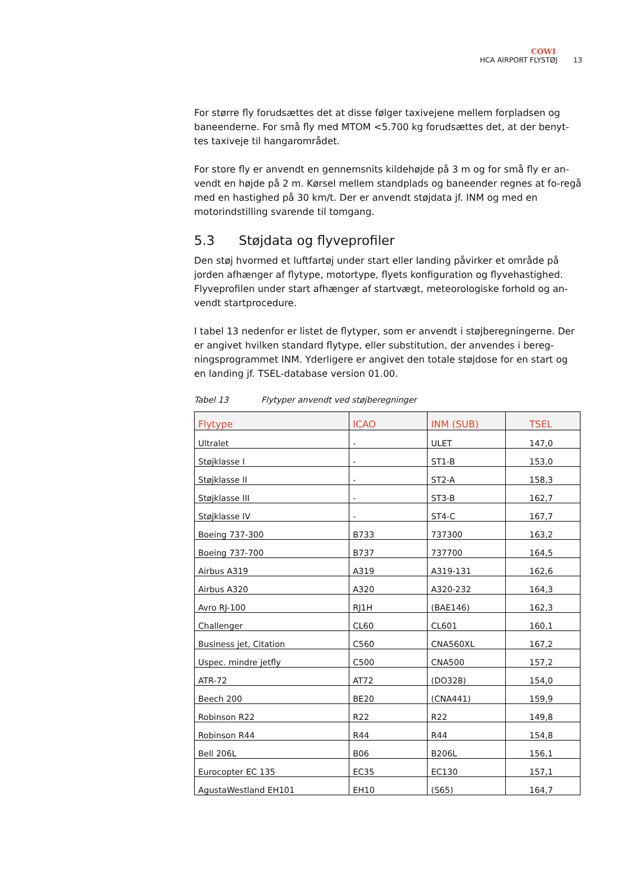COWI
HCA AIRPORT FLYSTØJ 13
For større fly forudsættes det at disse følger taxivejene mellem forpladsen og baneenderne. For små fly med MTOM <5.700 kg forudsættes det, at der benyt-tes taxiveje til hangarområdet.
For store fly er anvendt en gennemsnits kildehøjde på 3 m og for små fly er an-vendt en højde på 2 m. Kørsel mellem standplads og baneender regnes at fo-regå med en hastighed på 30 km/t. Der er anvendt støjdata jf. INM og med en motorindstilling svarende til tomgang.
5.3 Støjdata og flyveprofiler
Den støj hvormed et luftfartøj under start eller landing påvirker et område på jorden afhænger af flytype, motortype, flyets konfiguration og flyvehastighed. Flyveprofilen under start afhænger af startvægt, meteorologiske forhold og an-vendt startprocedure.
I tabel 13 nedenfor er listet de flytyper, som er anvendt i støjberegningerne. Der er angivet hvilken standard flytype, eller substitution, der anvendes i bereg-ningsprogrammet INM. Yderligere er angivet den totale støjdose for en start og en landing jf. TSEL-database version 01.00.
Tabel 13 Flytyper anvendt ved støjberegninger
| Flytype | ICAO | INM (SUB) | TSEL |
| --- | --- | --- | --- |
| Ultralet | - | ULET | 147,0 |
| Støjklasse I | - | ST1-B | 153,0 |
| Støjklasse II | - | ST2-A | 158,3 |
| Støjklasse III | - | ST3-B | 162,7 |
| Støjklasse IV | - | ST4-C | 167,7 |
| Boeing 737-300 | B733 | 737300 | 163,2 |
| Boeing 737-700 | B737 | 737700 | 164,5 |
| Airbus A319 | A319 | A319-131 | 162,6 |
| Airbus A320 | A320 | A320-232 | 164,3 |
| Avro RJ-100 | RJ1H | (BAE146) | 162,3 |
| Challenger | CL60 | CL601 | 160,1 |
| Business jet, Citation | C560 | CNA560XL | 167,2 |
| Uspec. mindre jetfly | C500 | CNA500 | 157,2 |
| ATR-72 | AT72 | (DO328) | 154,0 |
| Beech 200 | BE20 | (CNA441) | 159,9 |
| Robinson R22 | R22 | R22 | 149,8 |
| Robinson R44 | R44 | R44 | 154,8 |
| Bell 206L | B06 | B206L | 156,1 |
| Eurocopter EC 135 | EC35 | EC130 | 157,1 |
| AgustaWestland EH101 | EH10 | (S65) | 164,7 |